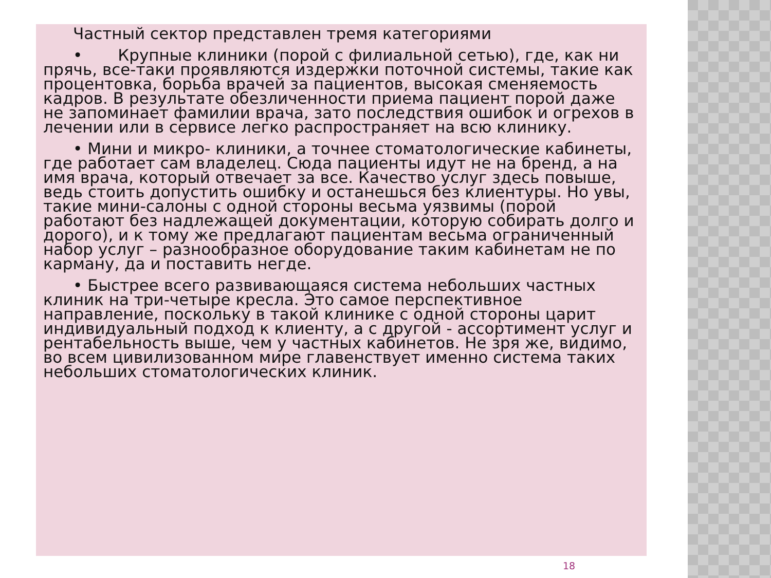Частный сектор представлен тремя категориями
• Крупные клиники (порой с филиальной сетью), где, как ни прячь, все-таки проявляются издержки поточной системы, такие как процентовка, борьба врачей за пациентов, высокая сменяемость кадров. В результате обезличенности приема пациент порой даже не запоминает фамилии врача, зато последствия ошибок и огрехов в лечении или в сервисе легко распространяет на всю клинику.
• Мини и микро- клиники, а точнее стоматологические кабинеты, где работает сам владелец. Сюда пациенты идут не на бренд, а на имя врача, который отвечает за все. Качество услуг здесь повыше, ведь стоить допустить ошибку и останешься без клиентуры. Но увы, такие мини-салоны с одной стороны весьма уязвимы (порой работают без надлежащей документации, которую собирать долго и дорого), и к тому же предлагают пациентам весьма ограниченный набор услуг – разнообразное оборудование таким кабинетам не по карману, да и поставить негде.
• Быстрее всего развивающаяся система небольших частных клиник на три-четыре кресла. Это самое перспективное направление, поскольку в такой клинике с одной стороны царит индивидуальный подход к клиенту, а с другой - ассортимент услуг и рентабельность выше, чем у частных кабинетов. Не зря же, видимо, во всем цивилизованном мире главенствует именно система таких небольших стоматологических клиник.
18